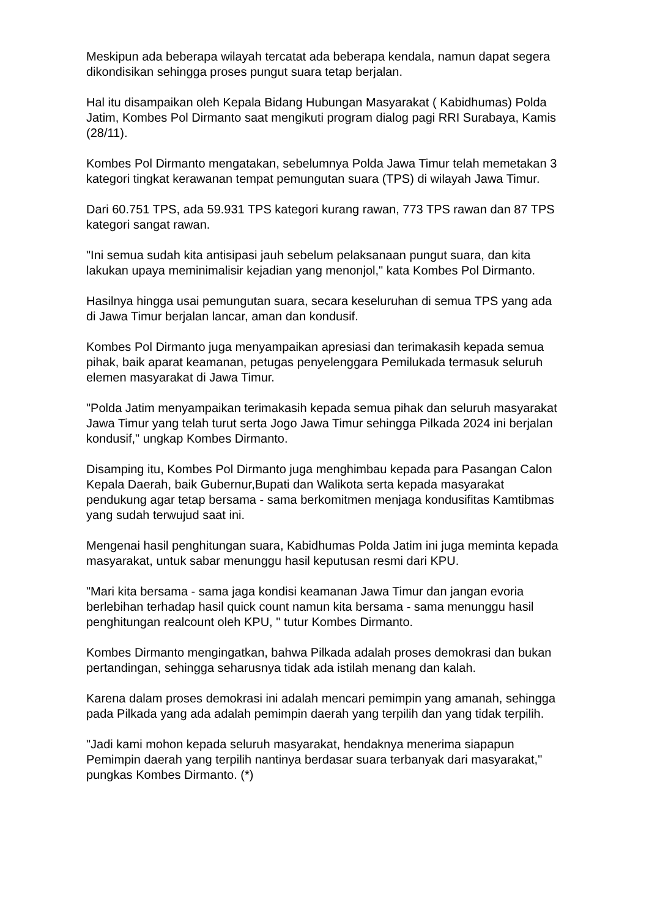Meskipun ada beberapa wilayah tercatat ada beberapa kendala, namun dapat segera dikondisikan sehingga proses pungut suara tetap berjalan.
Hal itu disampaikan oleh Kepala Bidang Hubungan Masyarakat ( Kabidhumas) Polda Jatim, Kombes Pol Dirmanto saat mengikuti program dialog pagi RRI Surabaya, Kamis (28/11).
Kombes Pol Dirmanto mengatakan, sebelumnya Polda Jawa Timur telah memetakan 3 kategori tingkat kerawanan tempat pemungutan suara (TPS) di wilayah Jawa Timur.
Dari 60.751 TPS, ada 59.931 TPS kategori kurang rawan, 773 TPS rawan dan 87 TPS kategori sangat rawan.
"Ini semua sudah kita antisipasi jauh sebelum pelaksanaan pungut suara, dan kita lakukan upaya meminimalisir kejadian yang menonjol," kata Kombes Pol Dirmanto.
Hasilnya hingga usai pemungutan suara, secara keseluruhan di semua TPS yang ada di Jawa Timur berjalan lancar, aman dan kondusif.
Kombes Pol Dirmanto juga menyampaikan apresiasi dan terimakasih kepada semua pihak, baik aparat keamanan, petugas penyelenggara Pemilukada termasuk seluruh elemen masyarakat di Jawa Timur.
"Polda Jatim menyampaikan terimakasih kepada semua pihak dan seluruh masyarakat Jawa Timur yang telah turut serta Jogo Jawa Timur sehingga Pilkada 2024 ini berjalan kondusif," ungkap Kombes Dirmanto.
Disamping itu, Kombes Pol Dirmanto juga menghimbau kepada para Pasangan Calon Kepala Daerah, baik Gubernur,Bupati dan Walikota serta kepada masyarakat pendukung agar tetap bersama - sama berkomitmen menjaga kondusifitas Kamtibmas yang sudah terwujud saat ini.
Mengenai hasil penghitungan suara, Kabidhumas Polda Jatim ini juga meminta kepada masyarakat, untuk sabar menunggu hasil keputusan resmi dari KPU.
"Mari kita bersama - sama jaga kondisi keamanan Jawa Timur dan jangan evoria berlebihan terhadap hasil quick count namun kita bersama - sama menunggu hasil penghitungan realcount oleh KPU, " tutur Kombes Dirmanto.
Kombes Dirmanto mengingatkan, bahwa Pilkada adalah proses demokrasi dan bukan pertandingan, sehingga seharusnya tidak ada istilah menang dan kalah.
Karena dalam proses demokrasi ini adalah mencari pemimpin yang amanah, sehingga pada Pilkada yang ada adalah pemimpin daerah yang terpilih dan yang tidak terpilih.
"Jadi kami mohon kepada seluruh masyarakat, hendaknya menerima siapapun Pemimpin daerah yang terpilih nantinya berdasar suara terbanyak dari masyarakat," pungkas Kombes Dirmanto. (*)